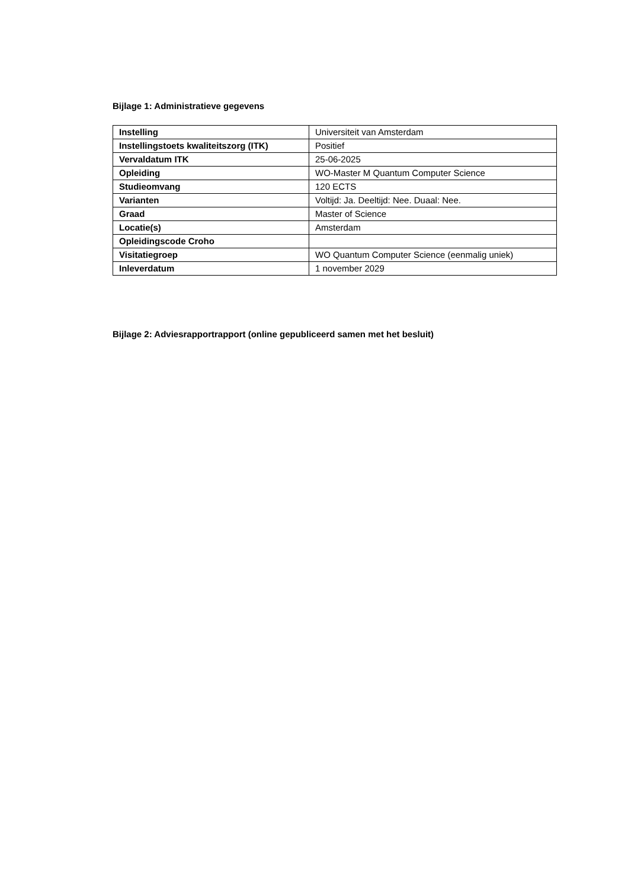Bijlage 1: Administratieve gegevens
| Instelling | Universiteit van Amsterdam |
| Instellingstoets kwaliteitszorg (ITK) | Positief |
| Vervaldatum ITK | 25-06-2025 |
| Opleiding | WO-Master M Quantum Computer Science |
| Studieomvang | 120 ECTS |
| Varianten | Voltijd: Ja. Deeltijd: Nee. Duaal: Nee. |
| Graad | Master of Science |
| Locatie(s) | Amsterdam |
| Opleidingscode Croho | |
| Visitatiegroep | WO Quantum Computer Science (eenmalig uniek) |
| Inleverdatum | 1 november 2029 |
Bijlage 2: Adviesrapportrapport (online gepubliceerd samen met het besluit)